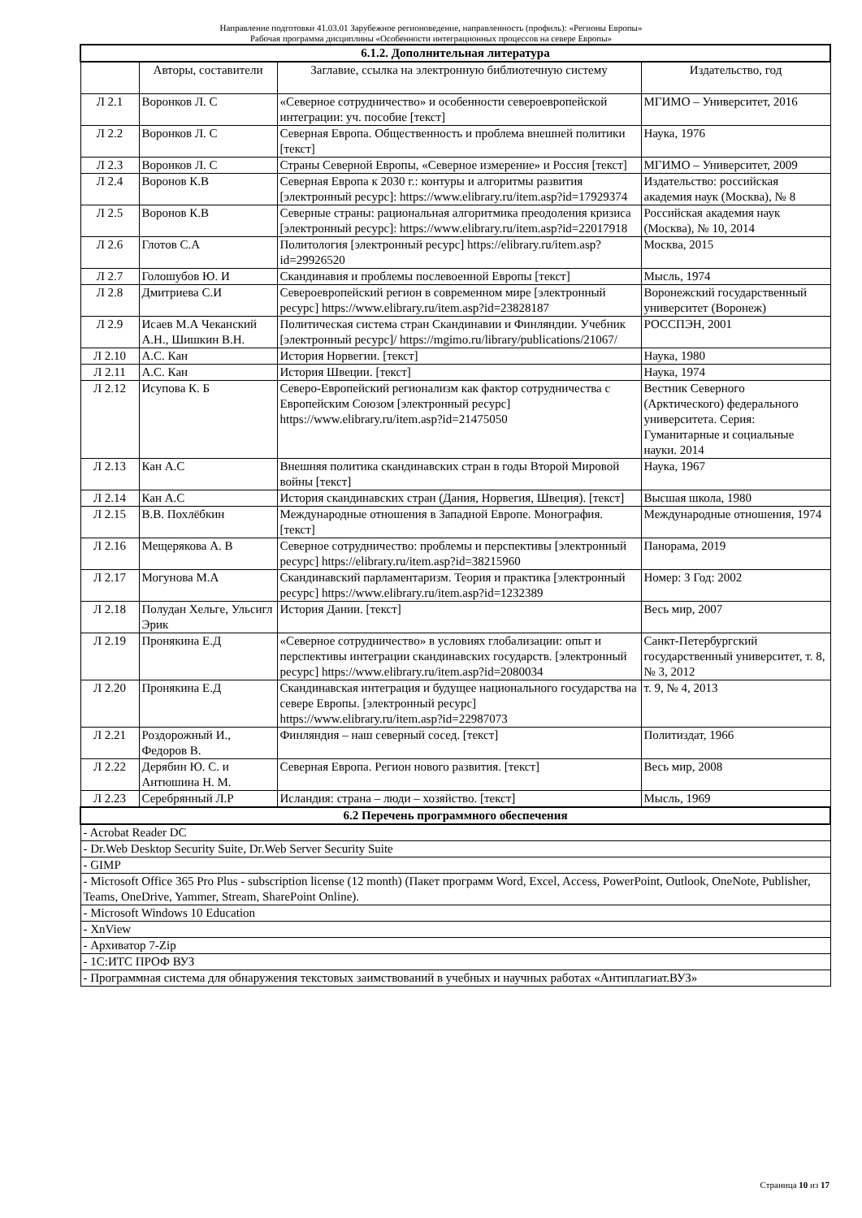Направление подготовки 41.03.01 Зарубежное регионоведение, направленность (профиль): «Регионы Европы»
Рабочая программа дисциплины «Особенности интеграционных процессов на севере Европы»
| 6.1.2. Дополнительная литература | | | |
| --- | --- | --- | --- |
| | Авторы, составители | Заглавие, ссылка на электронную библиотечную систему | Издательство, год |
| Л 2.1 | Воронков Л. С | «Северное сотрудничество» и особенности североевропейской интеграции: уч. пособие [текст] | МГИМО – Университет, 2016 |
| Л 2.2 | Воронков Л. С | Северная Европа. Общественность и проблема внешней политики [текст] | Наука, 1976 |
| Л 2.3 | Воронков Л. С | Страны Северной Европы, «Северное измерение» и Россия [текст] | МГИМО – Университет, 2009 |
| Л 2.4 | Воронов К.В | Северная Европа к 2030 г.: контуры и алгоритмы развития [электронный ресурс]: https://www.elibrary.ru/item.asp?id=17929374 | Издательство: российская академия наук (Москва), № 8 |
| Л 2.5 | Воронов К.В | Северные страны: рациональная алгоритмика преодоления кризиса [электронный ресурс]: https://www.elibrary.ru/item.asp?id=22017918 | Российская академия наук (Москва), № 10, 2014 |
| Л 2.6 | Глотов С.А | Политология [электронный ресурс] https://elibrary.ru/item.asp?id=29926520 | Москва, 2015 |
| Л 2.7 | Голошубов Ю. И | Скандинавия и проблемы послевоенной Европы [текст] | Мысль, 1974 |
| Л 2.8 | Дмитриева С.И | Североевропейский регион в современном мире [электронный ресурс] https://www.elibrary.ru/item.asp?id=23828187 | Воронежский государственный университет (Воронеж) |
| Л 2.9 | Исаев М.А Чеканский А.Н., Шишкин В.Н. | Политическая система стран Скандинавии и Финляндии. Учебник [электронный ресурс]/ https://mgimo.ru/library/publications/21067/ | РОССПЭН, 2001 |
| Л 2.10 | А.С. Кан | История Норвегии. [текст] | Наука, 1980 |
| Л 2.11 | А.С. Кан | История Швеции. [текст] | Наука, 1974 |
| Л 2.12 | Исупова К. Б | Северо-Европейский регионализм как фактор сотрудничества с Европейским Союзом [электронный ресурс] https://www.elibrary.ru/item.asp?id=21475050 | Вестник Северного (Арктического) федерального университета. Серия: Гуманитарные и социальные науки. 2014 |
| Л 2.13 | Кан А.С | Внешняя политика скандинавских стран в годы Второй Мировой войны [текст] | Наука, 1967 |
| Л 2.14 | Кан А.С | История скандинавских стран (Дания, Норвегия, Швеция). [текст] | Высшая школа, 1980 |
| Л 2.15 | В.В. Похлёбкин | Международные отношения в Западной Европе. Монография. [текст] | Международные отношения, 1974 |
| Л 2.16 | Мещерякова А. В | Северное сотрудничество: проблемы и перспективы [электронный ресурс] https://elibrary.ru/item.asp?id=38215960 | Панорама, 2019 |
| Л 2.17 | Могунова М.А | Скандинавский парламентаризм. Теория и практика [электронный ресурс] https://www.elibrary.ru/item.asp?id=1232389 | Номер: 3 Год: 2002 |
| Л 2.18 | Полудан Хельге, Ульсигл Эрик | История Дании. [текст] | Весь мир, 2007 |
| Л 2.19 | Пронякина Е.Д | «Северное сотрудничество» в условиях глобализации: опыт и перспективы интеграции скандинавских государств. [электронный ресурс] https://www.elibrary.ru/item.asp?id=2080034 | Санкт-Петербургский государственный университет, т. 8, № 3, 2012 |
| Л 2.20 | Пронякина Е.Д | Скандинавская интеграция и будущее национального государства на севере Европы. [электронный ресурс] https://www.elibrary.ru/item.asp?id=22987073 | т. 9, № 4, 2013 |
| Л 2.21 | Роздорожный И., Федоров В. | Финляндия – наш северный сосед. [текст] | Политиздат, 1966 |
| Л 2.22 | Дерябин Ю. С. и Антюшина Н. М. | Северная Европа. Регион нового развития. [текст] | Весь мир, 2008 |
| Л 2.23 | Серебрянный Л.Р | Исландия: страна – люди – хозяйство. [текст] | Мысль, 1969 |
| 6.2 Перечень программного обеспечения | | | |
| - Acrobat Reader DC | | | |
| - Dr.Web Desktop Security Suite, Dr.Web Server Security Suite | | | |
| - GIMP | | | |
| - Microsoft Office 365 Pro Plus - subscription license (12 month) (Пакет программ Word, Excel, Access, PowerPoint, Outlook, OneNote, Publisher, Teams, OneDrive, Yammer, Stream, SharePoint Online). | | | |
| - Microsoft Windows 10 Education | | | |
| - XnView | | | |
| - Архиватор 7-Zip | | | |
| - 1С:ИТС ПРОФ ВУЗ | | | |
| - Программная система для обнаружения текстовых заимствований в учебных и научных работах «Антиплагиат.ВУЗ» | | | |
Страница 10 из 17